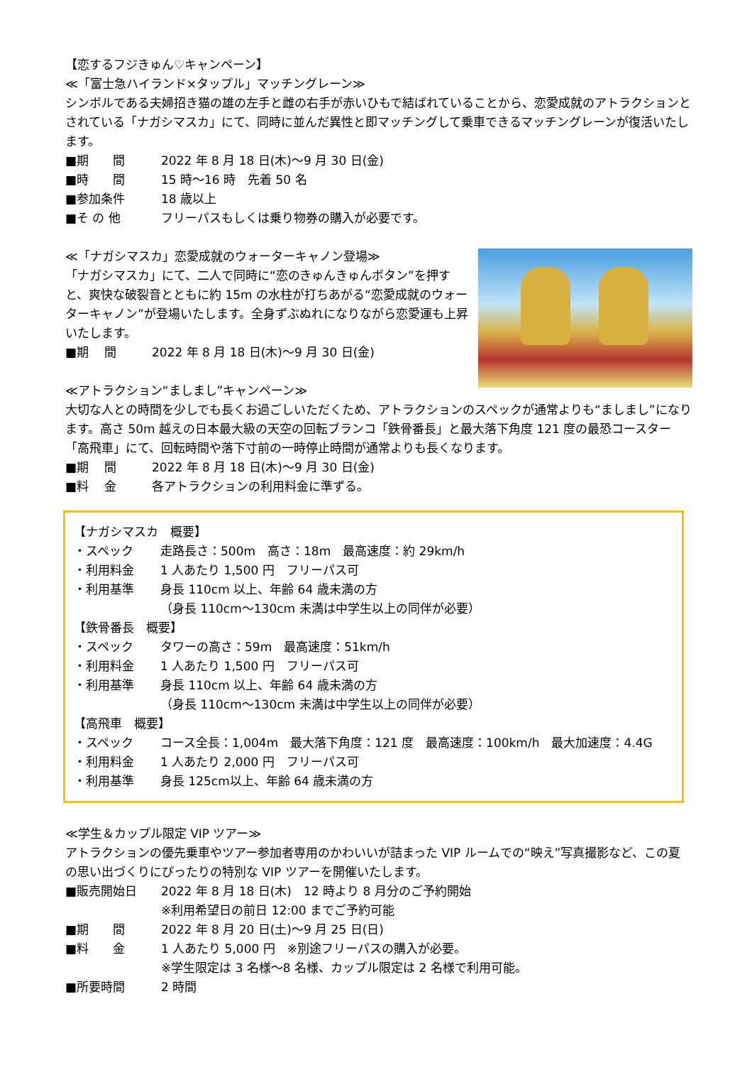【恋するフジきゅん♡キャンペーン】
≪「富士急ハイランド×タップル」マッチングレーン≫
シンボルである夫婦招き猫の雄の左手と雌の右手が赤いひもで結ばれていることから、恋愛成就のアトラクションとされている「ナガシマスカ」にて、同時に並んだ異性と即マッチングして乗車できるマッチングレーンが復活いたします。
■期　　間 2022 年 8 月 18 日(木)～9 月 30 日(金)
■時　　間 15 時～16 時　先着 50 名
■参加条件 18 歳以上
■そ の 他 フリーパスもしくは乗り物券の購入が必要です。
≪「ナガシマスカ」恋愛成就のウォーターキャノン登場≫
「ナガシマスカ」にて、二人で同時に“恋のきゅんきゅんボタン”を押すと、爽快な破裂音とともに約 15m の水柱が打ちあがる“恋愛成就のウォーターキャノン”が登場いたします。全身ずぶぬれになりながら恋愛運も上昇いたします。
■期　 間 2022 年 8 月 18 日(木)～9 月 30 日(金)
≪アトラクション“ましまし”キャンペーン≫
大切な人との時間を少しでも長くお過ごしいただくため、アトラクションのスペックが通常よりも“ましまし”になります。高さ 50m 越えの日本最大級の天空の回転ブランコ「鉄骨番長」と最大落下角度 121 度の最恐コースター「高飛車」にて、回転時間や落下寸前の一時停止時間が通常よりも長くなります。
■期　 間 2022 年 8 月 18 日(木)～9 月 30 日(金)
■料　 金 各アトラクションの利用料金に準ずる。
【ナガシマスカ　概要】
・スペック 走路長さ：500m　高さ：18m　最高速度：約 29km/h
・利用料金 1 人あたり 1,500 円　フリーパス可
・利用基準 身長 110cm 以上、年齢 64 歳未満の方
（身長 110cm～130cm 未満は中学生以上の同伴が必要）
【鉄骨番長　概要】
・スペック タワーの高さ：59m　最高速度：51km/h
・利用料金 1 人あたり 1,500 円　フリーパス可
・利用基準 身長 110cm 以上、年齢 64 歳未満の方
（身長 110cm～130cm 未満は中学生以上の同伴が必要）
【高飛車　概要】
・スペック コース全長：1,004m　最大落下角度：121 度　最高速度：100km/h　最大加速度：4.4G
・利用料金 1 人あたり 2,000 円　フリーパス可
・利用基準 身長 125cm以上、年齢 64 歳未満の方
≪学生＆カップル限定 VIP ツアー≫
アトラクションの優先乗車やツアー参加者専用のかわいいが詰まった VIP ルームでの“映え”写真撮影など、この夏の思い出づくりにぴったりの特別な VIP ツアーを開催いたします。
■販売開始日 2022 年 8 月 18 日(木)　12 時より 8 月分のご予約開始
※利用希望日の前日 12:00 までご予約可能
■期　　間 2022 年 8 月 20 日(土)～9 月 25 日(日)
■料　　金 1 人あたり 5,000 円　※別途フリーパスの購入が必要。
※学生限定は 3 名様～8 名様、カップル限定は 2 名様で利用可能。
■所要時間 2 時間